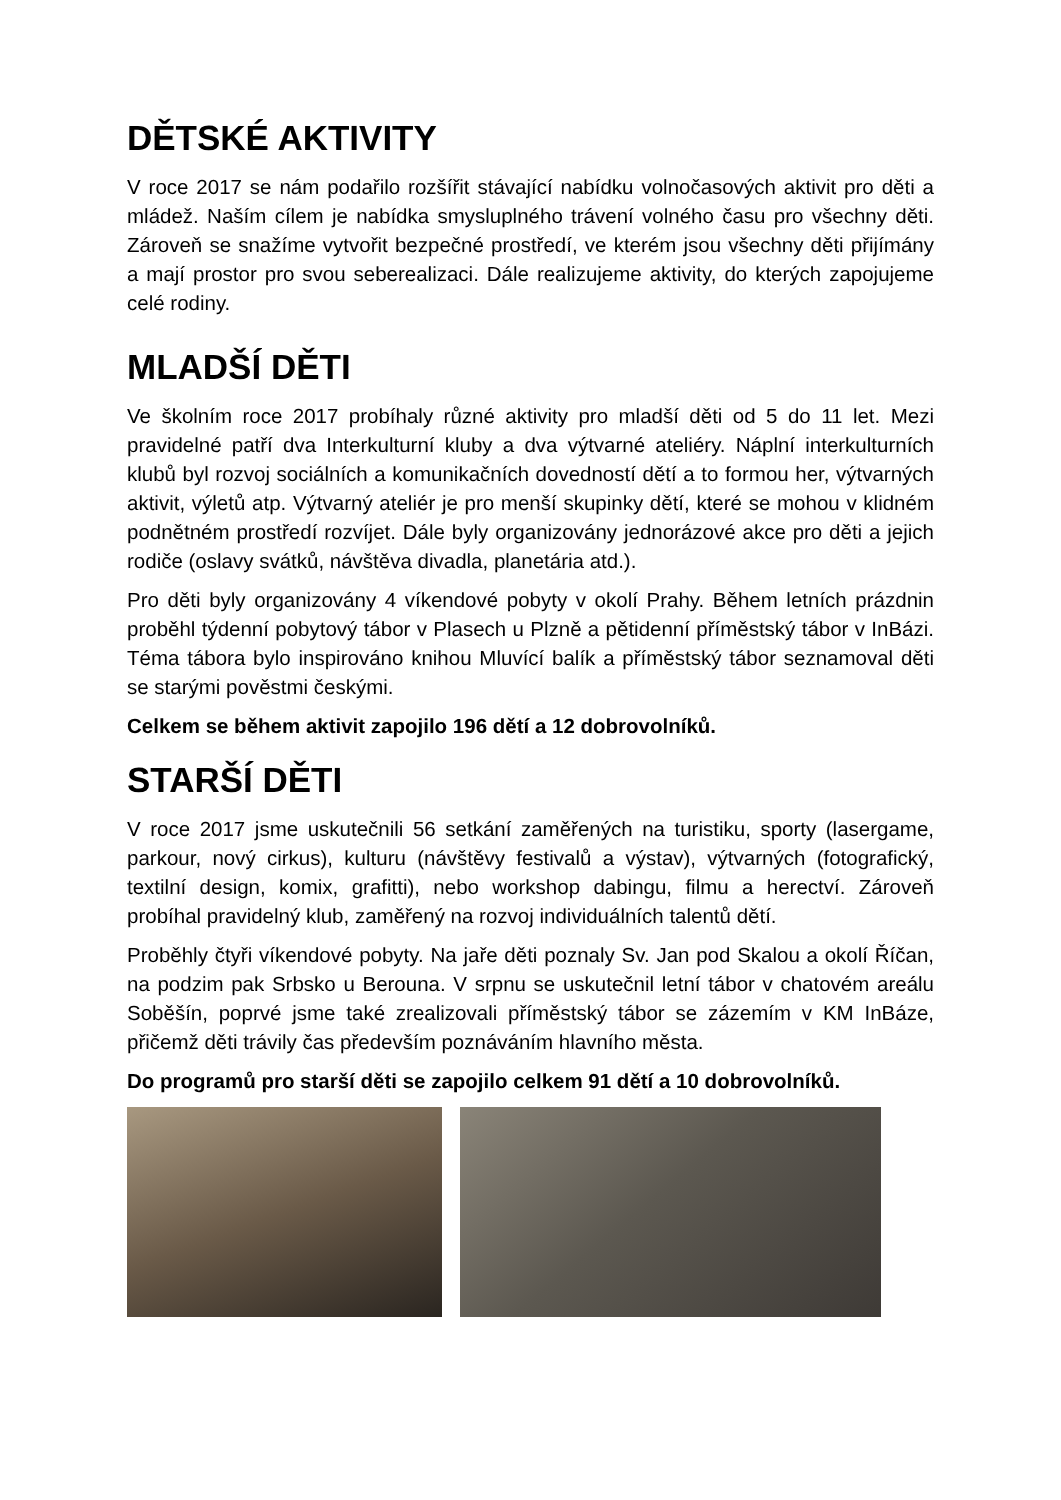DĚTSKÉ AKTIVITY
V roce 2017 se nám podařilo rozšířit stávající nabídku volnočasových aktivit pro děti a mládež. Naším cílem je nabídka smysluplného trávení volného času pro všechny děti. Zároveň se snažíme vytvořit bezpečné prostředí, ve kterém jsou všechny děti přijímány a mají prostor pro svou seberealizaci. Dále realizujeme aktivity, do kterých zapojujeme celé rodiny.
MLADŠÍ DĚTI
Ve školním roce 2017 probíhaly různé aktivity pro mladší děti od 5 do 11 let. Mezi pravidelné patří dva Interkulturní kluby a dva výtvarné ateliéry. Náplní interkulturních klubů byl rozvoj sociálních a komunikačních dovedností dětí a to formou her, výtvarných aktivit, výletů atp. Výtvarný ateliér je pro menší skupinky dětí, které se mohou v klidném podnětném prostředí rozvíjet. Dále byly organizovány jednorázové akce pro děti a jejich rodiče (oslavy svátků, návštěva divadla, planetária atd.).
Pro děti byly organizovány 4 víkendové pobyty v okolí Prahy. Během letních prázdnin proběhl týdenní pobytový tábor v Plasech u Plzně a pětidenní příměstský tábor v InBázi. Téma tábora bylo inspirováno knihou Mluvící balík a příměstský tábor seznamoval děti se starými pověstmi českými.
Celkem se během aktivit zapojilo 196 dětí a 12 dobrovolníků.
STARŠÍ DĚTI
V roce 2017 jsme uskutečnili 56 setkání zaměřených na turistiku, sporty (lasergame, parkour, nový cirkus), kulturu (návštěvy festivalů a výstav), výtvarných (fotografický, textilní design, komix, grafitti), nebo workshop dabingu, filmu a herectví. Zároveň probíhal pravidelný klub, zaměřený na rozvoj individuálních talentů dětí.
Proběhly čtyři víkendové pobyty. Na jaře děti poznaly Sv. Jan pod Skalou a okolí Říčan, na podzim pak Srbsko u Berouna. V srpnu se uskutečnil letní tábor v chatovém areálu Soběšín, poprvé jsme také zrealizovali příměstský tábor se zázemím v KM InBáze, přičemž děti trávily čas především poznáváním hlavního města.
Do programů pro starší děti se zapojilo celkem 91 dětí a 10 dobrovolníků.